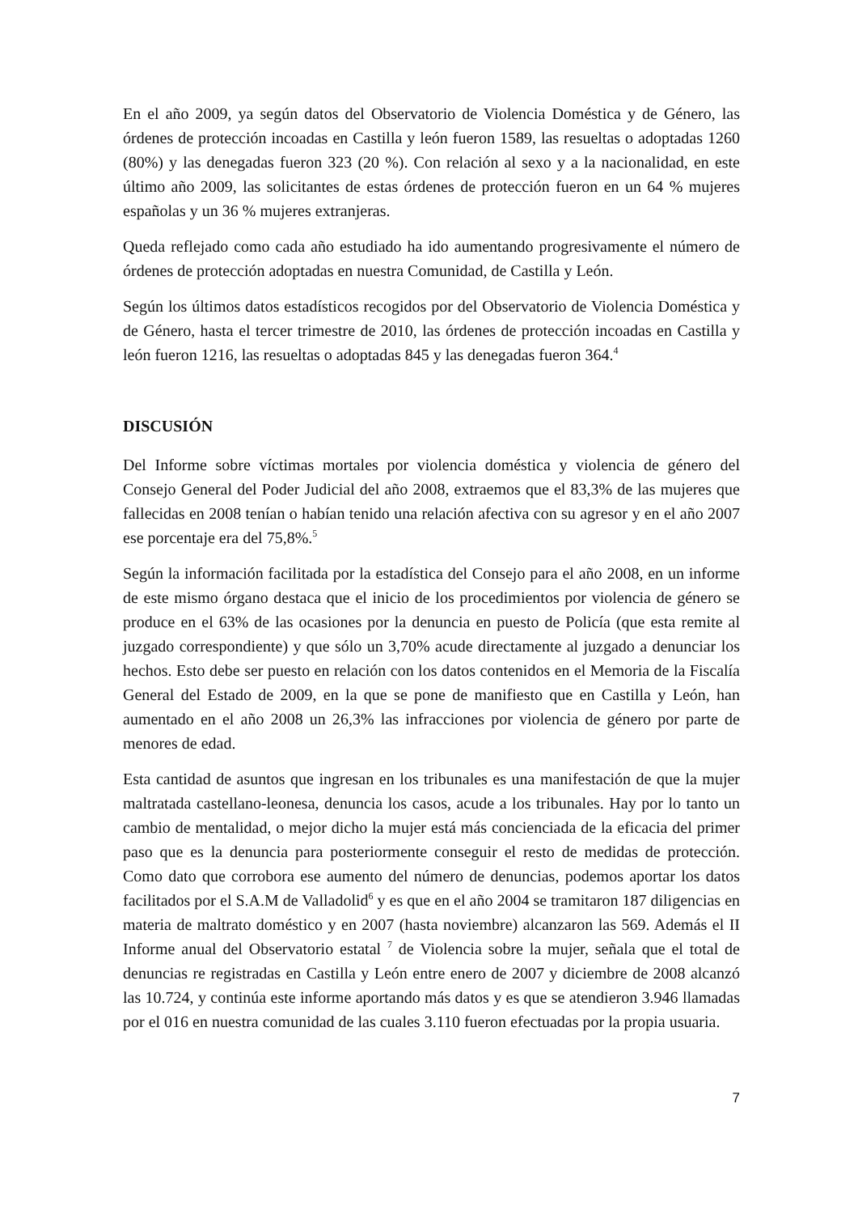En el año 2009, ya según datos del Observatorio de Violencia Doméstica y de Género, las órdenes de protección incoadas en Castilla y león fueron 1589, las resueltas o adoptadas 1260 (80%) y las denegadas fueron 323 (20 %). Con relación al sexo y a la nacionalidad, en este último año 2009, las solicitantes de estas órdenes de protección fueron en un 64 % mujeres españolas y un 36 % mujeres extranjeras.
Queda reflejado como cada año estudiado ha ido aumentando progresivamente el número de órdenes de protección adoptadas en nuestra Comunidad, de Castilla y León.
Según los últimos datos estadísticos recogidos por del Observatorio de Violencia Doméstica y de Género, hasta el tercer trimestre de 2010, las órdenes de protección incoadas en Castilla y león fueron 1216, las resueltas o adoptadas 845 y las denegadas fueron 364.<sup>4</sup>
DISCUSIÓN
Del Informe sobre víctimas mortales por violencia doméstica y violencia de género del Consejo General del Poder Judicial del año 2008, extraemos que el 83,3% de las mujeres que fallecidas en 2008 tenían o habían tenido una relación afectiva con su agresor y en el año 2007 ese porcentaje era del 75,8%.<sup>5</sup>
Según la información facilitada por la estadística del Consejo para el año 2008, en un informe de este mismo órgano destaca que el inicio de los procedimientos por violencia de género se produce en el 63% de las ocasiones por la denuncia en puesto de Policía (que esta remite al juzgado correspondiente) y que sólo un 3,70% acude directamente al juzgado a denunciar los hechos. Esto debe ser puesto en relación con los datos contenidos en el Memoria de la Fiscalía General del Estado de 2009, en la que se pone de manifiesto que en Castilla y León, han aumentado en el año 2008 un 26,3% las infracciones por violencia de género por parte de menores de edad.
Esta cantidad de asuntos que ingresan en los tribunales es una manifestación de que la mujer maltratada castellano-leonesa, denuncia los casos, acude a los tribunales. Hay por lo tanto un cambio de mentalidad, o mejor dicho la mujer está más concienciada de la eficacia del primer paso que es la denuncia para posteriormente conseguir el resto de medidas de protección. Como dato que corrobora ese aumento del número de denuncias, podemos aportar los datos facilitados por el S.A.M de Valladolid<sup>6</sup> y es que en el año 2004 se tramitaron 187 diligencias en materia de maltrato doméstico y en 2007 (hasta noviembre) alcanzaron las 569. Además el II Informe anual del Observatorio estatal <sup>7</sup> de Violencia sobre la mujer, señala que el total de denuncias re registradas en Castilla y León entre enero de 2007 y diciembre de 2008 alcanzó las 10.724, y continúa este informe aportando más datos y es que se atendieron 3.946 llamadas por el 016 en nuestra comunidad de las cuales 3.110 fueron efectuadas por la propia usuaria.
7